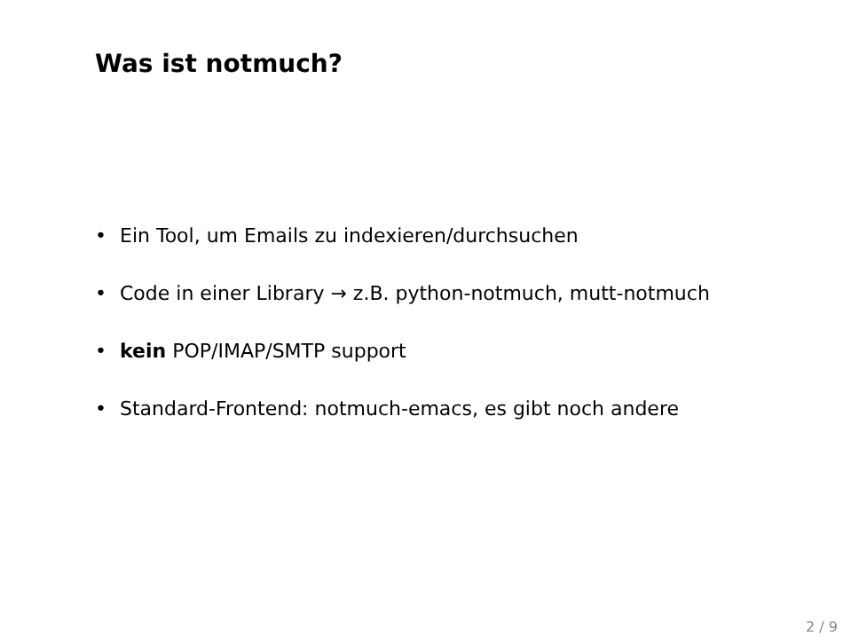Was ist notmuch?
• Ein Tool, um Emails zu indexieren/durchsuchen
• Code in einer Library → z.B. python-notmuch, mutt-notmuch
• kein POP/IMAP/SMTP support
• Standard-Frontend: notmuch-emacs, es gibt noch andere
2 / 9